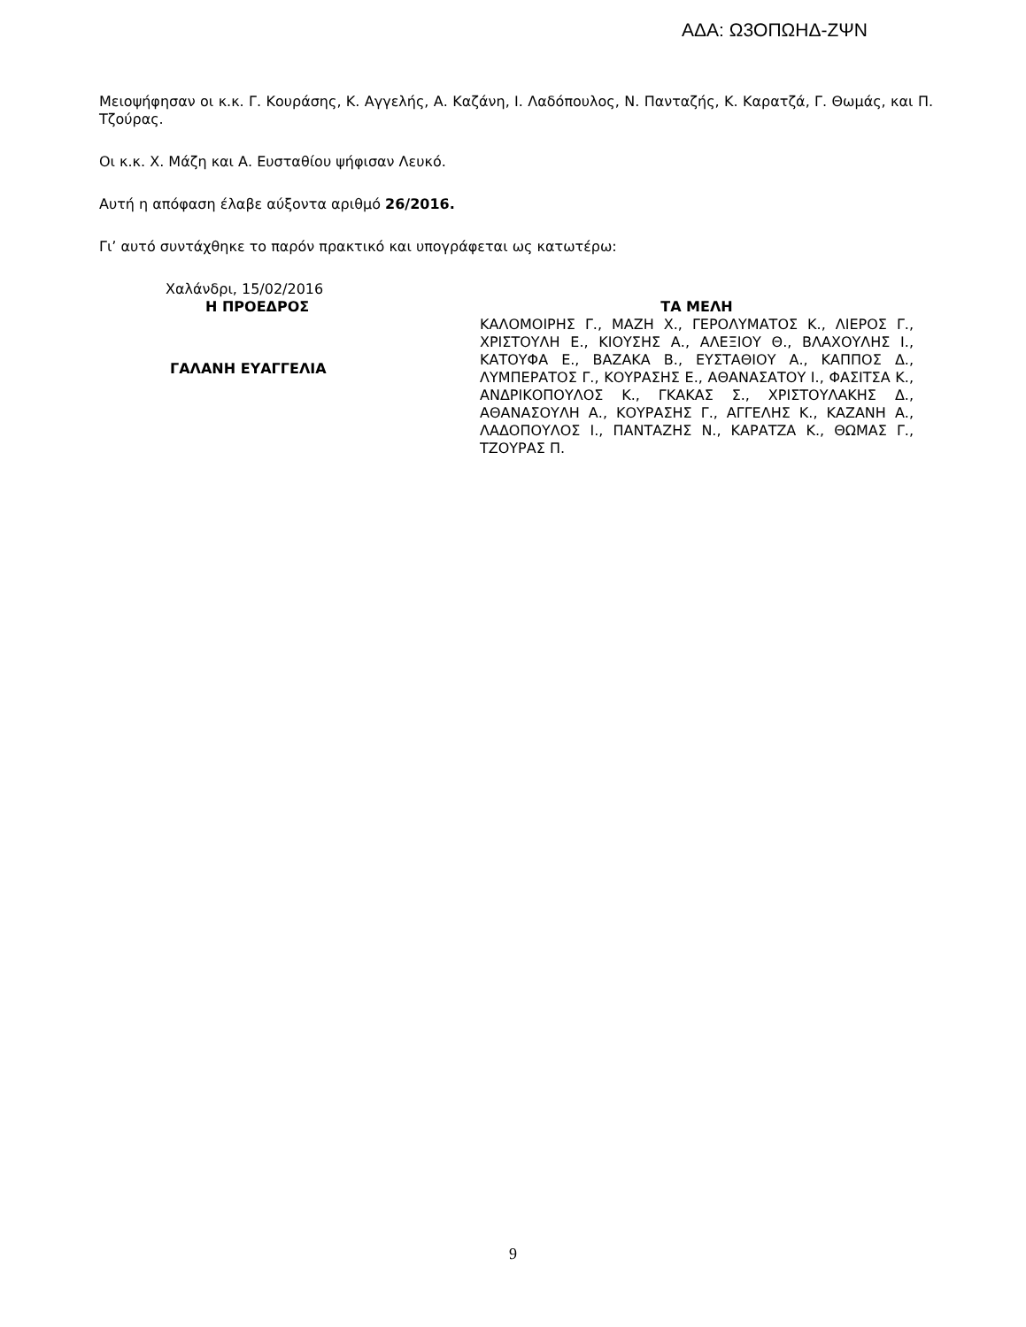ΑΔΑ: Ω3ΟΠΩΗΔ-ΖΨΝ
Μειοψήφησαν οι κ.κ. Γ. Κουράσης, Κ. Αγγελής, Α. Καζάνη, Ι. Λαδόπουλος, Ν. Πανταζής, Κ. Καρατζά, Γ. Θωμάς, και Π. Τζούρας.
Οι κ.κ. Χ. Μάζη και Α. Ευσταθίου ψήφισαν Λευκό.
Αυτή η απόφαση έλαβε αύξοντα αριθμό 26/2016.
Γι’ αυτό συντάχθηκε το παρόν πρακτικό και υπογράφεται ως κατωτέρω:
Χαλάνδρι, 15/02/2016
Η ΠΡΟΕΔΡΟΣ
ΓΑΛΑΝΗ ΕΥΑΓΓΕΛΙΑ
ΤΑ ΜΕΛΗ
ΚΑΛΟΜΟΙΡΗΣ Γ., ΜΑΖΗ Χ., ΓΕΡΟΛΥΜΑΤΟΣ Κ., ΛΙΕΡΟΣ Γ., ΧΡΙΣΤΟΥΛΗ Ε., ΚΙΟΥΣΗΣ Α., ΑΛΕΞΙΟΥ Θ., ΒΛΑΧΟΥΛΗΣ Ι., ΚΑΤΟΥΦΑ Ε., ΒΑΖΑΚΑ Β., ΕΥΣΤΑΘΙΟΥ Α., ΚΑΠΠΟΣ Δ., ΛΥΜΠΕΡΑΤΟΣ Γ., ΚΟΥΡΑΣΗΣ Ε., ΑΘΑΝΑΣΑΤΟΥ Ι., ΦΑΣΙΤΣΑ Κ., ΑΝΔΡΙΚΟΠΟΥΛΟΣ Κ., ΓΚΑΚΑΣ Σ., ΧΡΙΣΤΟΥΛΑΚΗΣ Δ., ΑΘΑΝΑΣΟΥΛΗ Α., ΚΟΥΡΑΣΗΣ Γ., ΑΓΓΕΛΗΣ Κ., ΚΑΖΑΝΗ Α., ΛΑΔΟΠΟΥΛΟΣ Ι., ΠΑΝΤΑΖΗΣ Ν., ΚΑΡΑΤΖΑ Κ., ΘΩΜΑΣ Γ., ΤΖΟΥΡΑΣ Π.
9